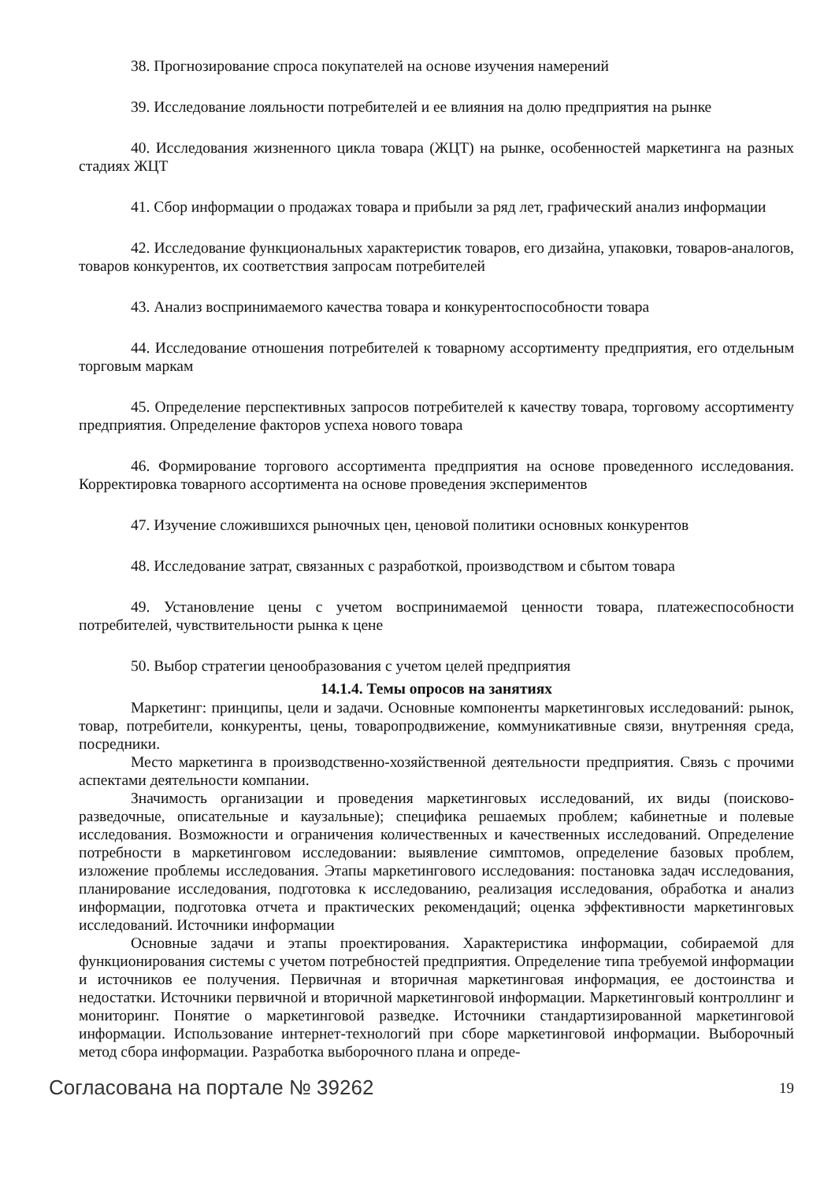38. Прогнозирование спроса покупателей на основе изучения намерений
39. Исследование лояльности потребителей и ее влияния на долю предприятия на рынке
40. Исследования жизненного цикла товара (ЖЦТ) на рынке, особенностей маркетинга на разных стадиях ЖЦТ
41. Сбор информации о продажах товара и прибыли за ряд лет, графический анализ информации
42. Исследование функциональных характеристик товаров, его дизайна, упаковки, товаров-аналогов, товаров конкурентов, их соответствия запросам потребителей
43. Анализ воспринимаемого качества товара и конкурентоспособности товара
44. Исследование отношения потребителей к товарному ассортименту предприятия, его отдельным торговым маркам
45. Определение перспективных запросов потребителей к качеству товара, торговому ассортименту предприятия. Определение факторов успеха нового товара
46. Формирование торгового ассортимента предприятия на основе проведенного исследования. Корректировка товарного ассортимента на основе проведения экспериментов
47. Изучение сложившихся рыночных цен, ценовой политики основных конкурентов
48. Исследование затрат, связанных с разработкой, производством и сбытом товара
49. Установление цены с учетом воспринимаемой ценности товара, платежеспособности потребителей, чувствительности рынка к цене
50. Выбор стратегии ценообразования с учетом целей предприятия
14.1.4. Темы опросов на занятиях
Маркетинг: принципы, цели и задачи. Основные компоненты маркетинговых исследований: рынок, товар, потребители, конкуренты, цены, товаропродвижение, коммуникативные связи, внутренняя среда, посредники.
Место маркетинга в производственно-хозяйственной деятельности предприятия. Связь с прочими аспектами деятельности компании.
Значимость организации и проведения маркетинговых исследований, их виды (поисково-разведочные, описательные и каузальные); специфика решаемых проблем; кабинетные и полевые исследования. Возможности и ограничения количественных и качественных исследований. Определение потребности в маркетинговом исследовании: выявление симптомов, определение базовых проблем, изложение проблемы исследования. Этапы маркетингового исследования: постановка задач исследования, планирование исследования, подготовка к исследованию, реализация исследования, обработка и анализ информации, подготовка отчета и практических рекомендаций; оценка эффективности маркетинговых исследований. Источники информации
Основные задачи и этапы проектирования. Характеристика информации, собираемой для функционирования системы с учетом потребностей предприятия. Определение типа требуемой информации и источников ее получения. Первичная и вторичная маркетинговая информация, ее достоинства и недостатки. Источники первичной и вторичной маркетинговой информации. Маркетинговый контроллинг и мониторинг. Понятие о маркетинговой разведке. Источники стандартизированной маркетинговой информации. Использование интернет-технологий при сборе маркетинговой информации. Выборочный метод сбора информации. Разработка выборочного плана и опреде-
Согласована на портале № 39262 19